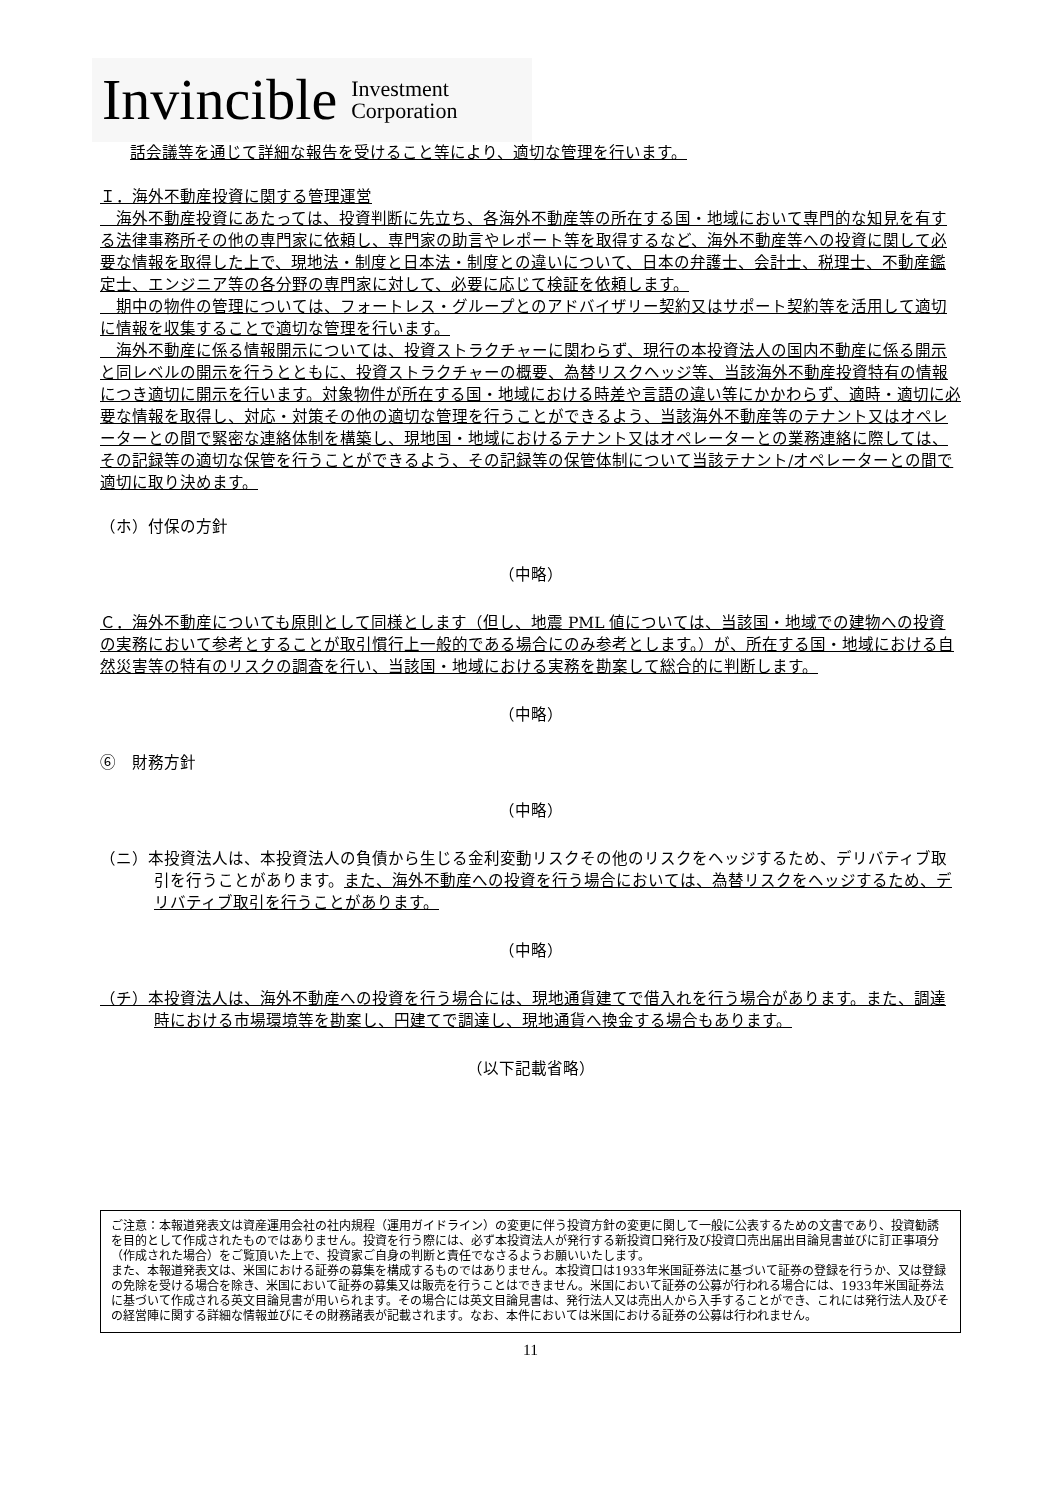Invincible Investment
Corporation
話会議等を通じて詳細な報告を受けること等により、適切な管理を行います。
Ｉ．海外不動産投資に関する管理運営
　海外不動産投資にあたっては、投資判断に先立ち、各海外不動産等の所在する国・地域において専門的な知見を有する法律事務所その他の専門家に依頼し、専門家の助言やレポート等を取得するなど、海外不動産等への投資に関して必要な情報を取得した上で、現地法・制度と日本法・制度との違いについて、日本の弁護士、会計士、税理士、不動産鑑定士、エンジニア等の各分野の専門家に対して、必要に応じて検証を依頼します。
　期中の物件の管理については、フォートレス・グループとのアドバイザリー契約又はサポート契約等を活用して適切に情報を収集することで適切な管理を行います。
　海外不動産に係る情報開示については、投資ストラクチャーに関わらず、現行の本投資法人の国内不動産に係る開示と同レベルの開示を行うとともに、投資ストラクチャーの概要、為替リスクヘッジ等、当該海外不動産投資特有の情報につき適切に開示を行います。対象物件が所在する国・地域における時差や言語の違い等にかかわらず、適時・適切に必要な情報を取得し、対応・対策その他の適切な管理を行うことができるよう、当該海外不動産等のテナント又はオペレーターとの間で緊密な連絡体制を構築し、現地国・地域におけるテナント又はオペレーターとの業務連絡に際しては、その記録等の適切な保管を行うことができるよう、その記録等の保管体制について当該テナント/オペレーターとの間で適切に取り決めます。
（ホ）付保の方針
（中略）
Ｃ．海外不動産についても原則として同様とします（但し、地震 PML 値については、当該国・地域での建物への投資の実務において参考とすることが取引慣行上一般的である場合にのみ参考とします。）が、所在する国・地域における自然災害等の特有のリスクの調査を行い、当該国・地域における実務を勘案して総合的に判断します。
（中略）
⑥　財務方針
（中略）
（ニ）本投資法人は、本投資法人の負債から生じる金利変動リスクその他のリスクをヘッジするため、デリバティブ取引を行うことがあります。また、海外不動産への投資を行う場合においては、為替リスクをヘッジするため、デリバティブ取引を行うことがあります。
（中略）
（チ）本投資法人は、海外不動産への投資を行う場合には、現地通貨建てで借入れを行う場合があります。また、調達時における市場環境等を勘案し、円建てで調達し、現地通貨へ換金する場合もあります。
（以下記載省略）
ご注意：本報道発表文は資産運用会社の社内規程（運用ガイドライン）の変更に伴う投資方針の変更に関して一般に公表するための文書であり、投資勧誘を目的として作成されたものではありません。投資を行う際には、必ず本投資法人が発行する新投資口発行及び投資口売出届出目論見書並びに訂正事項分（作成された場合）をご覧頂いた上で、投資家ご自身の判断と責任でなさるようお願いいたします。
また、本報道発表文は、米国における証券の募集を構成するものではありません。本投資口は1933年米国証券法に基づいて証券の登録を行うか、又は登録の免除を受ける場合を除き、米国において証券の募集又は販売を行うことはできません。米国において証券の公募が行われる場合には、1933年米国証券法に基づいて作成される英文目論見書が用いられます。その場合には英文目論見書は、発行法人又は売出人から入手することができ、これには発行法人及びその経営陣に関する詳細な情報並びにその財務諸表が記載されます。なお、本件においては米国における証券の公募は行われません。
11